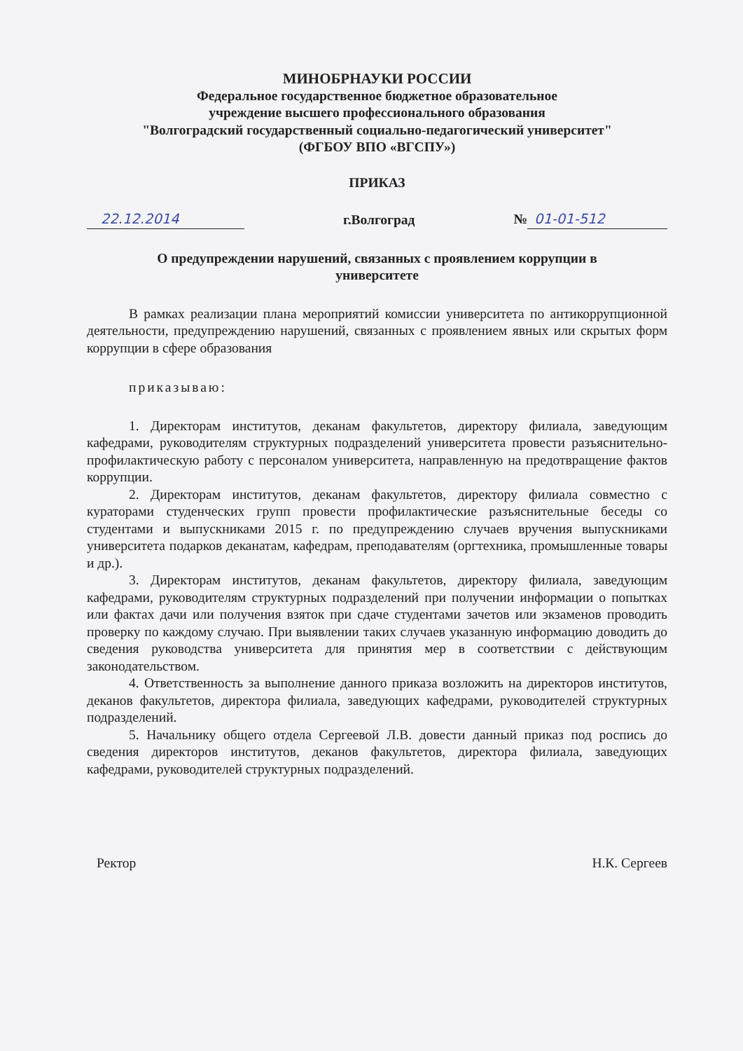МИНОБРНАУКИ РОССИИ
Федеральное государственное бюджетное образовательное
учреждение высшего профессионального образования
"Волгоградский государственный социально-педагогический университет"
(ФГБОУ ВПО «ВГСПУ»)
ПРИКАЗ
22.12.2014 г.Волгоград № 01-01-512
О предупреждении нарушений, связанных с проявлением коррупции в
университете
В рамках реализации плана мероприятий комиссии университета по антикоррупционной деятельности, предупреждению нарушений, связанных с проявлением явных или скрытых форм коррупции в сфере образования
приказываю:
1. Директорам институтов, деканам факультетов, директору филиала, заведующим кафедрами, руководителям структурных подразделений университета провести разъяснительно-профилактическую работу с персоналом университета, направленную на предотвращение фактов коррупции.
2. Директорам институтов, деканам факультетов, директору филиала совместно с кураторами студенческих групп провести профилактические разъяснительные беседы со студентами и выпускниками 2015 г. по предупреждению случаев вручения выпускниками университета подарков деканатам, кафедрам, преподавателям (оргтехника, промышленные товары и др.).
3. Директорам институтов, деканам факультетов, директору филиала, заведующим кафедрами, руководителям структурных подразделений при получении информации о попытках или фактах дачи или получения взяток при сдаче студентами зачетов или экзаменов проводить проверку по каждому случаю. При выявлении таких случаев указанную информацию доводить до сведения руководства университета для принятия мер в соответствии с действующим законодательством.
4. Ответственность за выполнение данного приказа возложить на директоров институтов, деканов факультетов, директора филиала, заведующих кафедрами, руководителей структурных подразделений.
5. Начальнику общего отдела Сергеевой Л.В. довести данный приказ под роспись до сведения директоров институтов, деканов факультетов, директора филиала, заведующих кафедрами, руководителей структурных подразделений.
Ректор Н.К. Сергеев